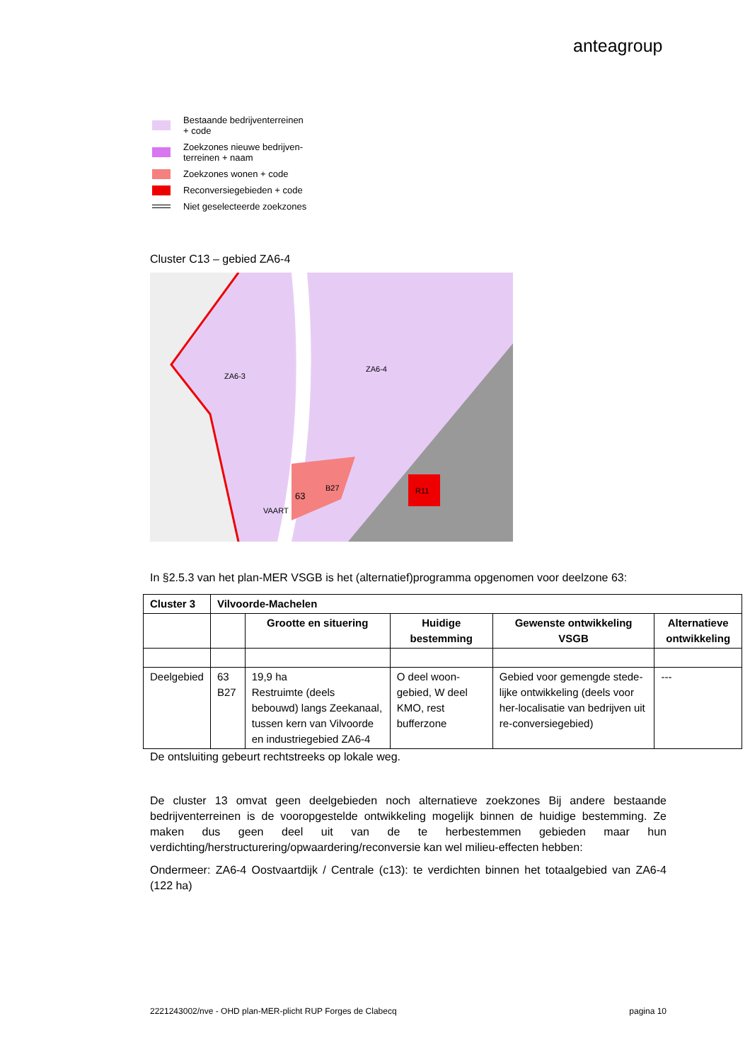anteagroup
Bestaande bedrijventerreinen
+ code
Zoekzones nieuwe bedrijven-
terreinen + naam
Zoekzones wonen + code
Reconversiegebieden + code
Niet geselecteerde zoekzones
Cluster C13 – gebied ZA6-4
ZA6-3
ZA6-4
63
B27
R11
VAART
In §2.5.3 van het plan-MER VSGB is het (alternatief)programma opgenomen voor deelzone 63:
| Cluster 3 | Vilvoorde-Machelen | | | | |
| --- | --- | --- | --- | --- | --- |
| | | Grootte en situering | Huidige bestemming | Gewenste ontwikkeling VSGB | Alternatieve ontwikkeling |
| Deelgebied | 63 B27 | 19,9 ha Restruimte (deels bebouwd) langs Zeekanaal, tussen kern van Vilvoorde en industriegebied ZA6-4 | O deel woon-gebied, W deel KMO, rest bufferzone | Gebied voor gemengde stede-lijke ontwikkeling (deels voor her-localisatie van bedrijven uit re-conversiegebied) | --- |
De ontsluiting gebeurt rechtstreeks op lokale weg.
De cluster 13 omvat geen deelgebieden noch alternatieve zoekzones Bij andere bestaande bedrijventerreinen is de vooropgestelde ontwikkeling mogelijk binnen de huidige bestemming. Ze maken dus geen deel uit van de te herbestemmen gebieden maar hun verdichting/herstructurering/opwaardering/reconversie kan wel milieu-effecten hebben:
Ondermeer: ZA6-4 Oostvaartdijk / Centrale (c13): te verdichten binnen het totaalgebied van ZA6-4 (122 ha)
2221243002/nve - OHD plan-MER-plicht RUP Forges de Clabecq pagina 10